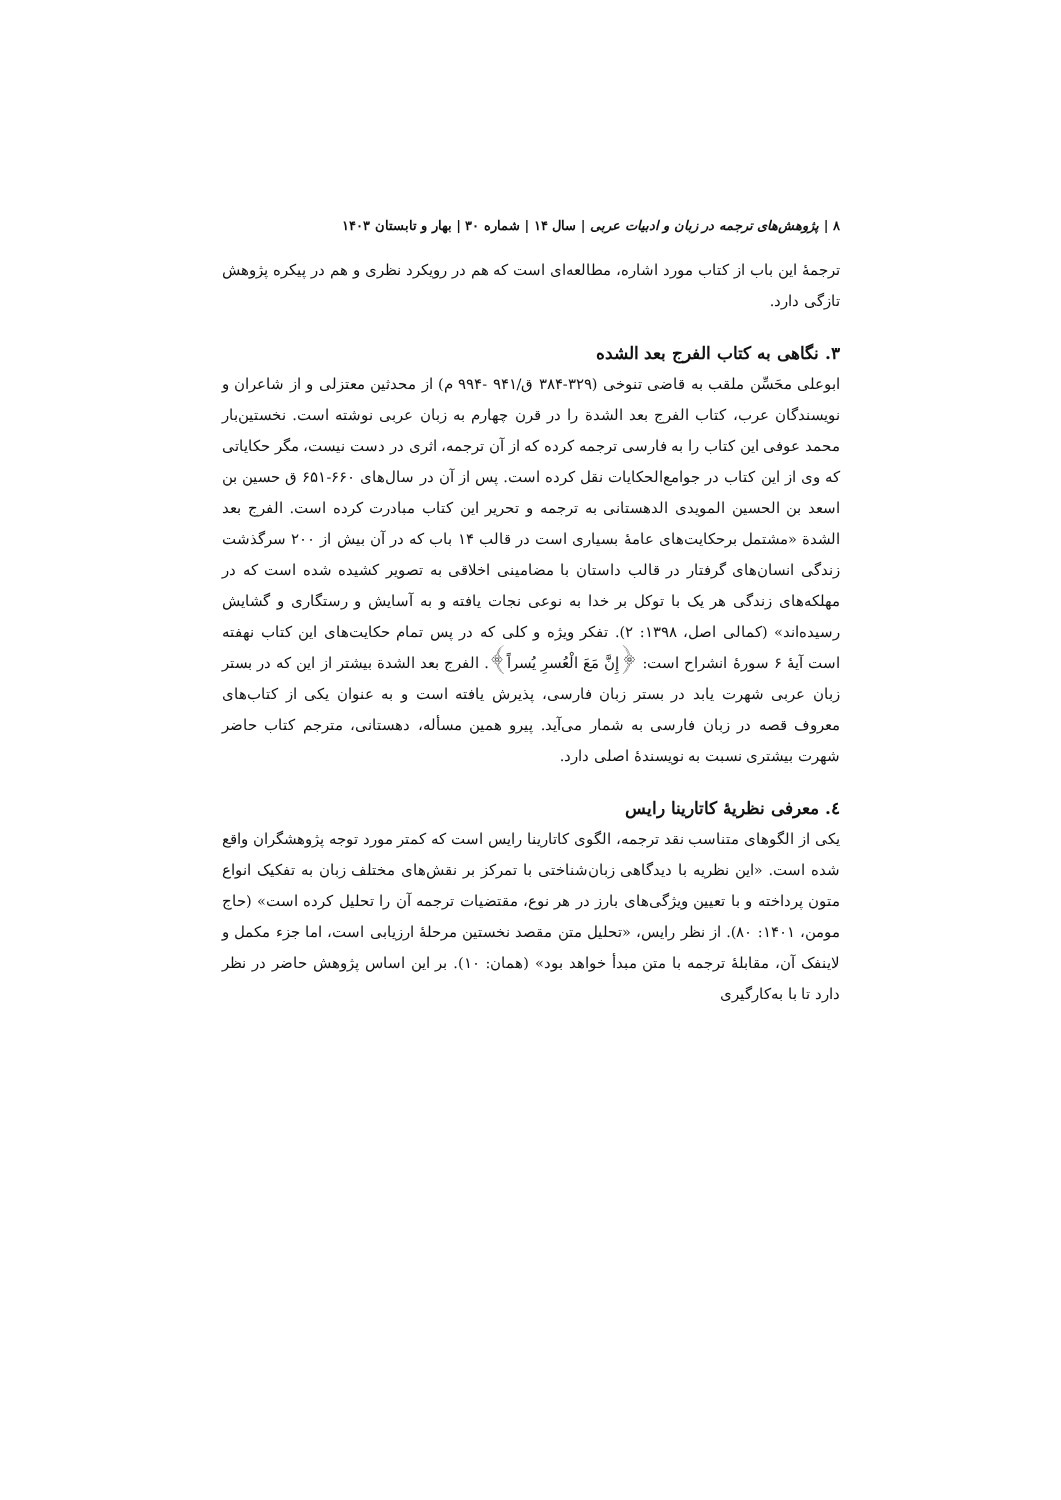۸ | پژوهش‌های ترجمه در زبان و ادبیات عربی | سال ۱۴ | شماره ۳۰ | بهار و تابستان ۱۴۰۳
ترجمۀ این باب از کتاب مورد اشاره، مطالعه‌ای است که هم در رویکرد نظری و هم در پیکره پژوهش تازگی دارد.
۳. نگاهی به کتاب الفرج بعد الشده
ابوعلی محَسِّن ملقب به قاضی تنوخی (۳۲۹-۳۸۴ ق/۹۴۱ -۹۹۴ م) از محدثین معتزلی و از شاعران و نویسندگان عرب، کتاب الفرج بعد الشدة را در قرن چهارم به زبان عربی نوشته است. نخستین‌بار محمد عوفی این کتاب را به فارسی ترجمه کرده که از آن ترجمه، اثری در دست نیست، مگر حکایاتی که وی از این کتاب در جوامع‌الحکایات نقل کرده است. پس از آن در سال‌های ۶۶۰-۶۵۱ ق حسین بن اسعد بن الحسین المویدی الدهستانی به ترجمه و تحریر این کتاب مبادرت کرده است. الفرج بعد الشدة «مشتمل برحکایت‌های عامۀ بسیاری است در قالب ۱۴ باب که در آن بیش از ۲۰۰ سرگذشت زندگی انسان‌های گرفتار در قالب داستان با مضامینی اخلاقی به تصویر کشیده شده است که در مهلکه‌های زندگی هر یک با توکل بر خدا به نوعی نجات یافته و به آسایش و رستگاری و گشایش رسیده‌اند» (کمالی اصل، ۱۳۹۸: ۲). تفکر ویژه و کلی که در پس تمام حکایت‌های این کتاب نهفته است آیۀ ۶ سورۀ انشراح است: ﴿إِنَّ مَعَ الْعُسرِ یُسراً﴾. الفرج بعد الشدة بیشتر از این که در بستر زبان عربی شهرت یابد در بستر زبان فارسی، پذیرش یافته است و به عنوان یکی از کتاب‌های معروف قصه در زبان فارسی به شمار می‌آید. پیرو همین مسأله، دهستانی، مترجم کتاب حاضر شهرت بیشتری نسبت به نویسندۀ اصلی دارد.
٤. معرفی نظریۀ کاتارینا رایس
یکی از الگوهای متناسب نقد ترجمه، الگوی کاتارینا رایس است که کمتر مورد توجه پژوهشگران واقع شده است. «این نظریه با دیدگاهی زبان‌شناختی با تمرکز بر نقش‌های مختلف زبان به تفکیک انواع متون پرداخته و با تعیین ویژگی‌های بارز در هر نوع، مقتضیات ترجمه آن را تحلیل کرده است» (حاج مومن، ۱۴۰۱: ۸۰). از نظر رایس، «تحلیل متن مقصد نخستین مرحلۀ ارزیابی است، اما جزء مکمل و لاینفک آن، مقابلۀ ترجمه با متن مبدأ خواهد بود» (همان: ۱۰). بر این اساس پژوهش حاضر در نظر دارد تا با به‌کارگیری